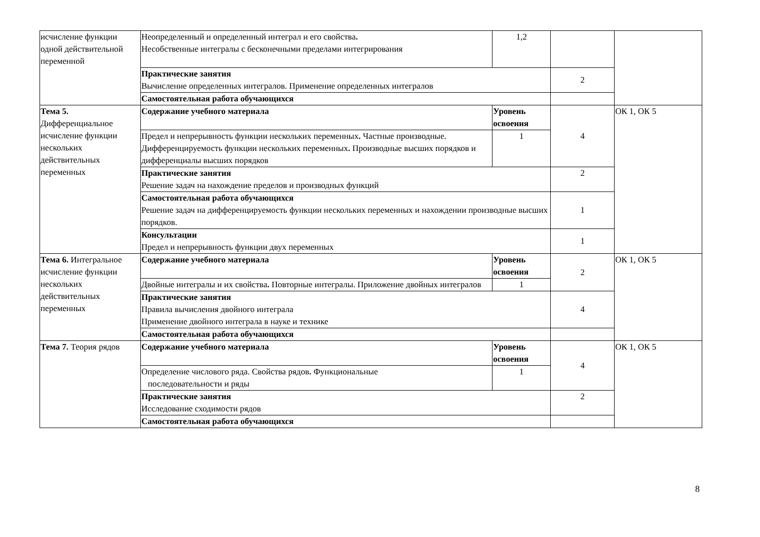| исчисление функции одной действительной переменной | Неопределенный и определенный интеграл и его свойства . Несобственные интегралы с бесконечными пределами интегрирования | 1,2 | | |
| | Практические занятия Вычисление определенных интегралов. Применение определенных интегралов | | 2 | |
| | Самостоятельная работа обучающихся | | | |
| Тема 5. Дифференциальное исчисление функции нескольких действительных переменных | Содержание учебного материала | Уровень освоения | 4 | ОК 1, ОК 5 |
| | Предел и непрерывность функции нескольких переменных . Частные производные. Дифференцируемость функции нескольких переменных . Производные высших порядков и дифференциалы высших порядков | 1 | | |
| | Практические занятия Решение задач на нахождение пределов и производных функций | | 2 | |
| | Самостоятельная работа обучающихся Решение задач на дифференцируемость функции нескольких переменных и нахождении производные высших порядков. | | 1 | |
| | Консультации Предел и непрерывность функции двух переменных | | 1 | |
| Тема 6. Интегральное исчисление функции нескольких действительных переменных | Содержание учебного материала | Уровень освоения | 2 | ОК 1, ОК 5 |
| | Двойные интегралы и их свойства . Повторные интегралы. Приложение двойных интегралов | 1 | | |
| | Практические занятия Правила вычисления двойного интеграла Применение двойного интеграла в науке и технике | | 4 | |
| | Самостоятельная работа обучающихся | | | |
| Тема 7. Теория рядов | Содержание учебного материала | Уровень освоения | 4 | ОК 1, ОК 5 |
| | Определение числового ряда. Свойства рядов . Функциональные последовательности и ряды | 1 | | |
| | Практические занятия Исследование сходимости рядов | | 2 | |
| | Самостоятельная работа обучающихся | | | |
8